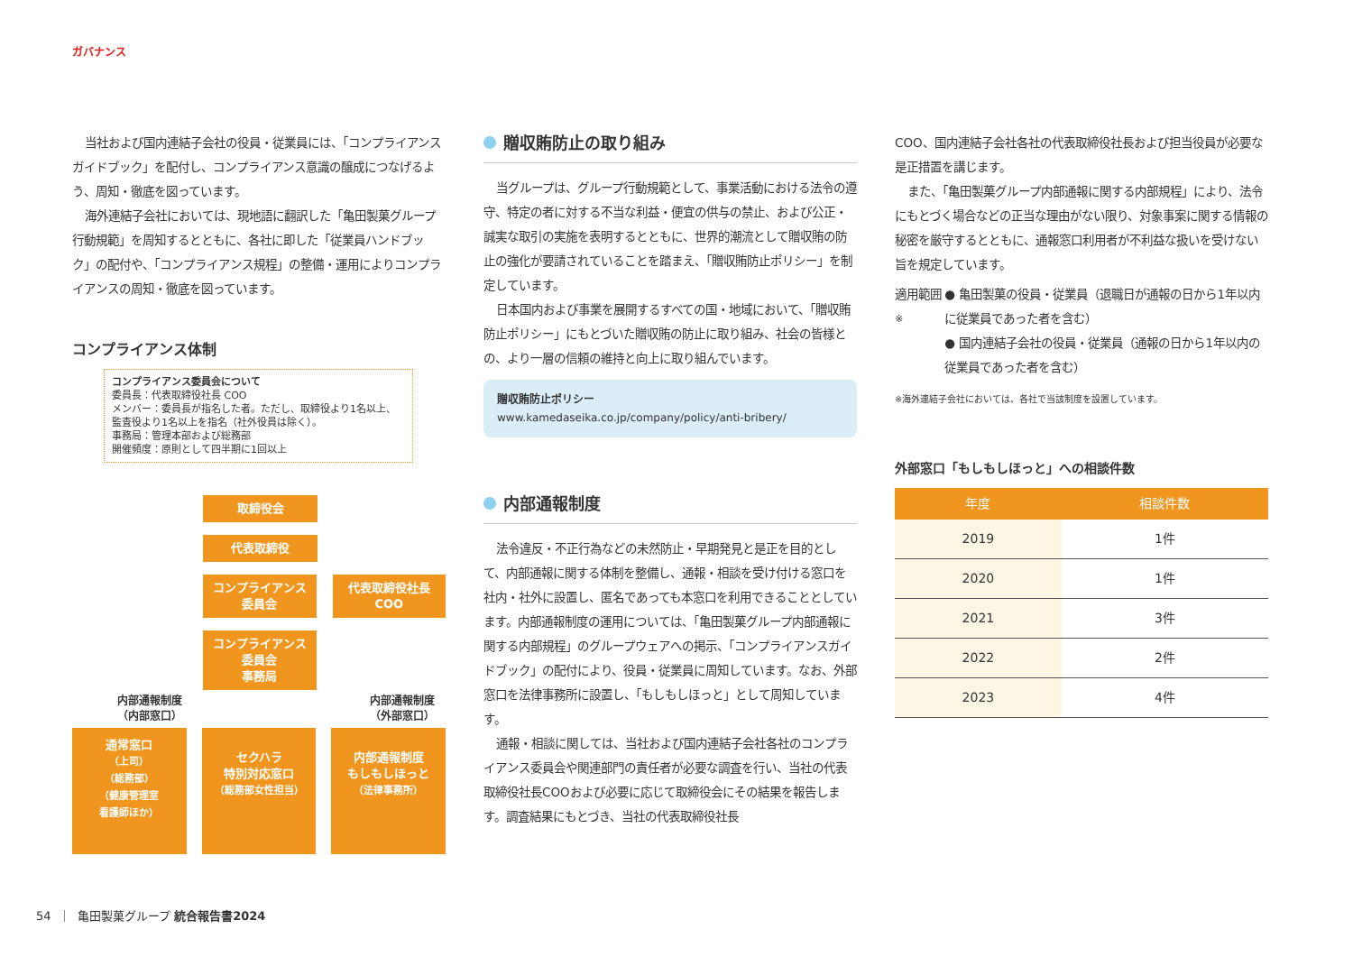ガバナンス
当社および国内連結子会社の役員・従業員には、「コンプライアンスガイドブック」を配付し、コンプライアンス意識の醸成につなげるよう、周知・徹底を図っています。
海外連結子会社においては、現地語に翻訳した「亀田製菓グループ行動規範」を周知するとともに、各社に即した「従業員ハンドブック」の配付や、「コンプライアンス規程」の整備・運用によりコンプライアンスの周知・徹底を図っています。
コンプライアンス体制
コンプライアンス委員会について
委員長：代表取締役社長 COO
メンバー：委員長が指名した者。ただし、取締役より1名以上、監査役より1名以上を指名（社外役員は除く）。
事務局：管理本部および総務部
開催頻度：原則として四半期に1回以上
取締役会
代表取締役
コンプライアンス
委員会
コンプライアンス
委員会
事務局
代表取締役社長
COO
内部通報制度
（内部窓口）
内部通報制度
（外部窓口）
通常窓口
（上司）
（総務部）
（健康管理室
看護師ほか）
セクハラ
特別対応窓口
（総務部女性担当）
内部通報制度
もしもしほっと
（法律事務所）
贈収賄防止の取り組み
当グループは、グループ行動規範として、事業活動における法令の遵守、特定の者に対する不当な利益・便宜の供与の禁止、および公正・誠実な取引の実施を表明するとともに、世界的潮流として贈収賄の防止の強化が要請されていることを踏まえ、「贈収賄防止ポリシー」を制定しています。
日本国内および事業を展開するすべての国・地域において、「贈収賄防止ポリシー」にもとづいた贈収賄の防止に取り組み、社会の皆様との、より一層の信頼の維持と向上に取り組んでいます。
贈収賄防止ポリシー
www.kamedaseika.co.jp/company/policy/anti-bribery/
内部通報制度
法令違反・不正行為などの未然防止・早期発見と是正を目的として、内部通報に関する体制を整備し、通報・相談を受け付ける窓口を社内・社外に設置し、匿名であっても本窓口を利用できることとしています。内部通報制度の運用については、「亀田製菓グループ内部通報に関する内部規程」のグループウェアへの掲示、「コンプライアンスガイドブック」の配付により、役員・従業員に周知しています。なお、外部窓口を法律事務所に設置し、「もしもしほっと」として周知しています。
通報・相談に関しては、当社および国内連結子会社各社のコンプライアンス委員会や関連部門の責任者が必要な調査を行い、当社の代表取締役社長COOおよび必要に応じて取締役会にその結果を報告します。調査結果にもとづき、当社の代表取締役社長
COO、国内連結子会社各社の代表取締役社長および担当役員が必要な是正措置を講じます。
また、「亀田製菓グループ内部通報に関する内部規程」により、法令にもとづく場合などの正当な理由がない限り、対象事案に関する情報の秘密を厳守するとともに、通報窓口利用者が不利益な扱いを受けない旨を規定しています。
適用範囲<sup>※</sup> ● 亀田製菓の役員・従業員（退職日が通報の日から1年以内に従業員であった者を含む）
● 国内連結子会社の役員・従業員（通報の日から1年以内の従業員であった者を含む）
※海外連結子会社においては、各社で当該制度を設置しています。
外部窓口「もしもしほっと」への相談件数
| 年度 | 相談件数 |
| --- | --- |
| 2019 | 1件 |
| 2020 | 1件 |
| 2021 | 3件 |
| 2022 | 2件 |
| 2023 | 4件 |
54 ｜ 亀田製菓グループ 統合報告書2024